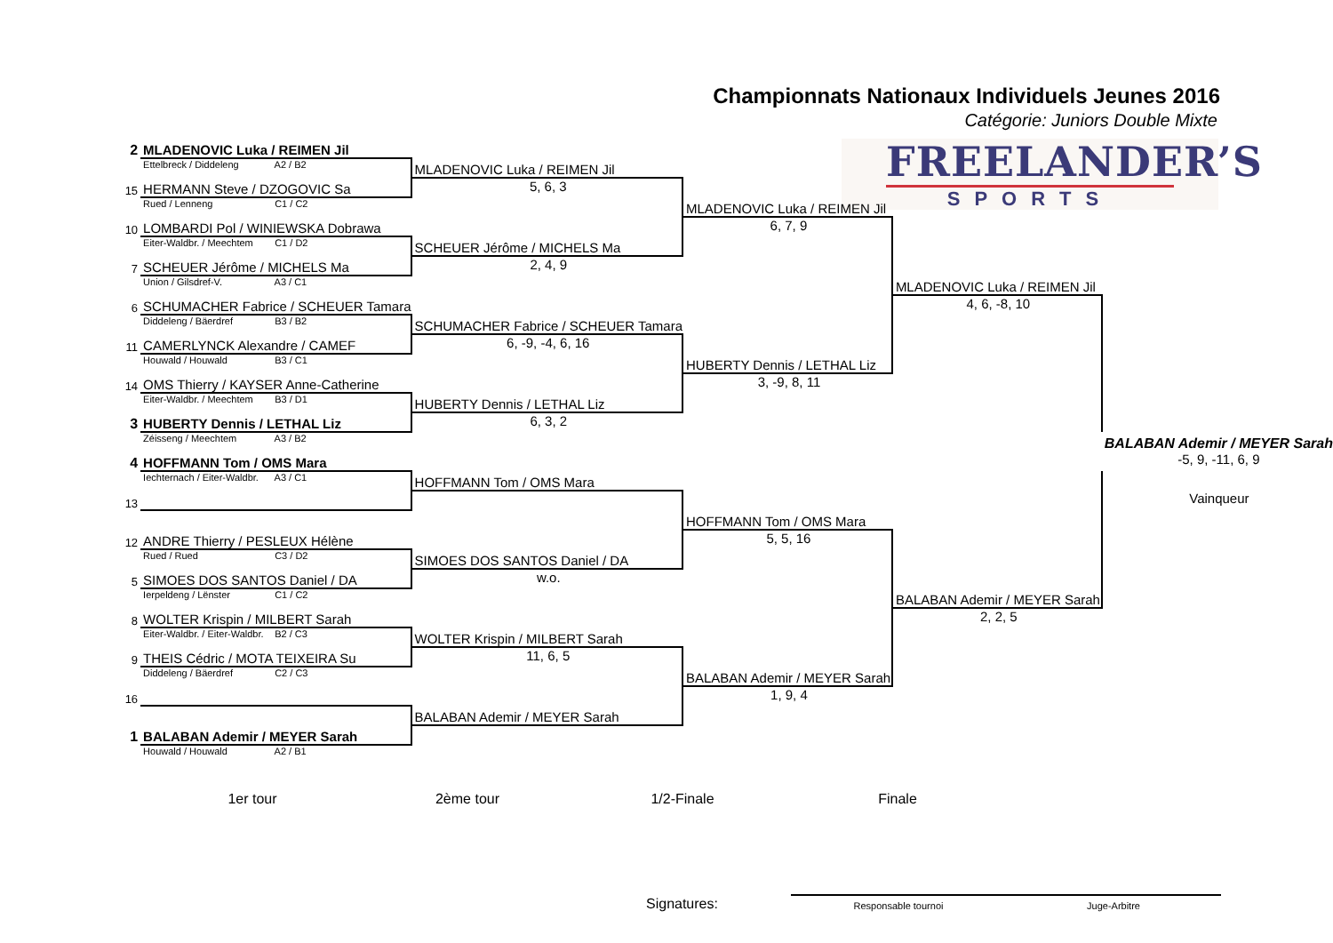Championnats Nationaux Individuels Jeunes 2016
Catégorie: Juniors Double Mixte
FREELANDER’S
SPORTS
| 2 | MLADENOVIC Luka / REIMEN Jil | | | | |
| | Ettelbreck / Diddeleng A2 / B2 | MLADENOVIC Luka / REIMEN Jil | | | |
| 15 | HERMANN Steve / DZOGOVIC Sa | 5, 6, 3 | | | |
| | Rued / Lenneng C1 / C2 | | MLADENOVIC Luka / REIMEN Jil | | |
| 10 | LOMBARDI Pol / WINIEWSKA Dobrawa | | 6, 7, 9 | | |
| | Eiter-Waldbr. / Meechtem C1 / D2 | SCHEUER Jérôme / MICHELS Ma | | | |
| 7 | SCHEUER Jérôme / MICHELS Ma | 2, 4, 9 | | | |
| | Union / Gilsdref-V. A3 / C1 | | | MLADENOVIC Luka / REIMEN Jil | |
| 6 | SCHUMACHER Fabrice / SCHEUER Tamara | | | 4, 6, -8, 10 | |
| | Diddeleng / Bäerdref B3 / B2 | SCHUMACHER Fabrice / SCHEUER Tamara | | | |
| 11 | CAMERLYNCK Alexandre / CAMEF | 6, -9, -4, 6, 16 | | | |
| | Houwald / Houwald B3 / C1 | | HUBERTY Dennis / LETHAL Liz | | |
| 14 | OMS Thierry / KAYSER Anne-Catherine | | 3, -9, 8, 11 | | |
| | Eiter-Waldbr. / Meechtem B3 / D1 | HUBERTY Dennis / LETHAL Liz | | | |
| 3 | HUBERTY Dennis / LETHAL Liz | 6, 3, 2 | | | |
| | Zéisseng / Meechtem A3 / B2 | | | | BALABAN Ademir / MEYER Sarah |
| 4 | HOFFMANN Tom / OMS Mara | | | | -5, 9, -11, 6, 9 |
| | Iechternach / Eiter-Waldbr. A3 / C1 | HOFFMANN Tom / OMS Mara | | | |
| 13 | | | | | Vainqueur |
| | | | HOFFMANN Tom / OMS Mara | | |
| 12 | ANDRE Thierry / PESLEUX Hélène | | 5, 5, 16 | | |
| | Rued / Rued C3 / D2 | SIMOES DOS SANTOS Daniel / DA | | | |
| 5 | SIMOES DOS SANTOS Daniel / DA | w.o. | | | |
| | Ierpeldeng / Lënster C1 / C2 | | | BALABAN Ademir / MEYER Sarah | |
| 8 | WOLTER Krispin / MILBERT Sarah | | | 2, 2, 5 | |
| | Eiter-Waldbr. / Eiter-Waldbr. B2 / C3 | WOLTER Krispin / MILBERT Sarah | | | |
| 9 | THEIS Cédric / MOTA TEIXEIRA Su | 11, 6, 5 | | | |
| | Diddeleng / Bäerdref C2 / C3 | | BALABAN Ademir / MEYER Sarah | | |
| 16 | | | 1, 9, 4 | | |
| | | BALABAN Ademir / MEYER Sarah | | | |
| 1 | BALABAN Ademir / MEYER Sarah | | | | |
| | Houwald / Houwald A2 / B1 | | | | |
1er tour 2ème tour 1/2-Finale Finale
Signatures:
Responsable tournoi Juge-Arbitre